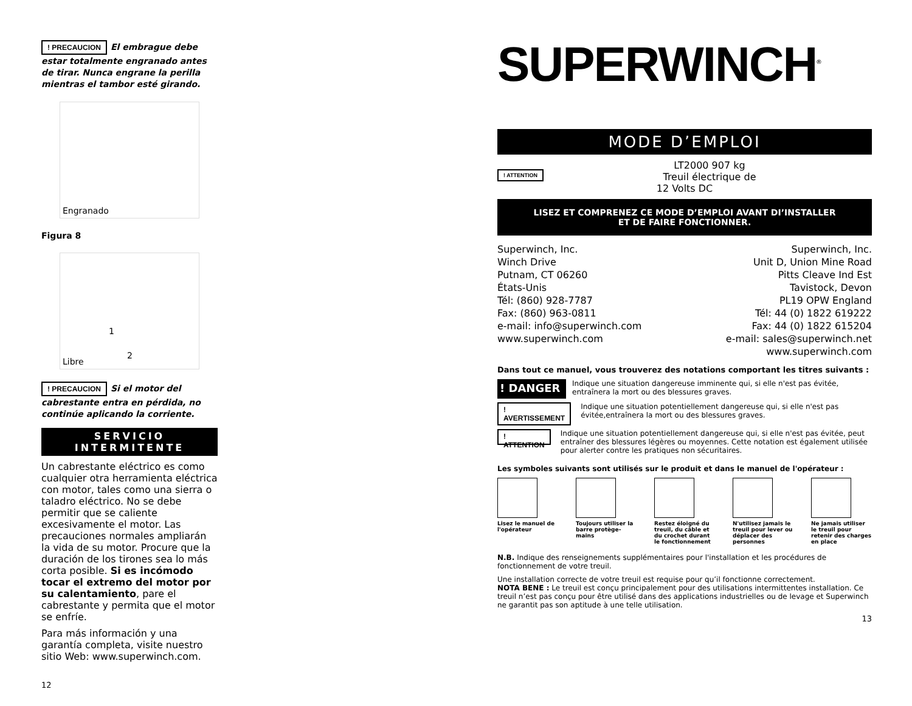! PRECAUCION El embrague debe estar totalmente engranado antes de tirar. Nunca engrane la perilla mientras el tambor esté girando.
Engranado
Figura 8
1
2
Libre
! PRECAUCION Si el motor del cabrestante entra en pérdida, no continúe aplicando la corriente.
SERVICIO
INTERMITENTE
Un cabrestante eléctrico es como cualquier otra herramienta eléctrica con motor, tales como una sierra o taladro eléctrico. No se debe permitir que se caliente excesivamente el motor. Las precauciones normales ampliarán la vida de su motor. Procure que la duración de los tirones sea lo más corta posible. Si es incómodo tocar el extremo del motor por su calentamiento, pare el cabrestante y permita que el motor se enfríe.
Para más información y una garantía completa, visite nuestro sitio Web: www.superwinch.com.
12
SUPERWINCH<sup>®</sup>
MODE D’EMPLOI
! ATTENTION LT2000 907 kg
Treuil électrique de
12 Volts DC
LISEZ ET COMPRENEZ CE MODE D’EMPLOI AVANT DI’INSTALLER
ET DE FAIRE FONCTIONNER.
Superwinch, Inc.
Winch Drive
Putnam, CT 06260
États-Unis
Tél: (860) 928-7787
Fax: (860) 963-0811
e-mail: info@superwinch.com
www.superwinch.com
Superwinch, Inc.
Unit D, Union Mine Road
Pitts Cleave Ind Est
Tavistock, Devon
PL19 OPW England
Tél: 44 (0) 1822 619222
Fax: 44 (0) 1822 615204
e-mail: sales@superwinch.net
www.superwinch.com
Dans tout ce manuel, vous trouverez des notations comportant les titres suivants :
! DANGER Indique une situation dangereuse imminente qui, si elle n'est pas évitée, entraînera la mort ou des blessures graves.
! AVERTISSEMENT Indique une situation potentiellement dangereuse qui, si elle n'est pas évitée,entraînera la mort ou des blessures graves.
! ATTENTION Indique une situation potentiellement dangereuse qui, si elle n'est pas évitée, peut entraîner des blessures légères ou moyennes. Cette notation est également utilisée pour alerter contre les pratiques non sécuritaires.
Les symboles suivants sont utilisés sur le produit et dans le manuel de l'opérateur :
Lisez le manuel de l'opérateur
Toujours utiliser la barre protège-mains
Restez éloigné du treuil, du câble et du crochet durant le fonctionnement
N'utilisez jamais le treuil pour lever ou déplacer des personnes
Ne jamais utiliser le treuil pour retenir des charges en place
N.B. Indique des renseignements supplémentaires pour l'installation et les procédures de fonctionnement de votre treuil.
Une installation correcte de votre treuil est requise pour qu’il fonctionne correctement.
NOTA BENE : Le treuil est conçu principalement pour des utilisations intermittentes installation. Ce treuil n’est pas conçu pour être utilisé dans des applications industrielles ou de levage et Superwinch ne garantit pas son aptitude à une telle utilisation.
13